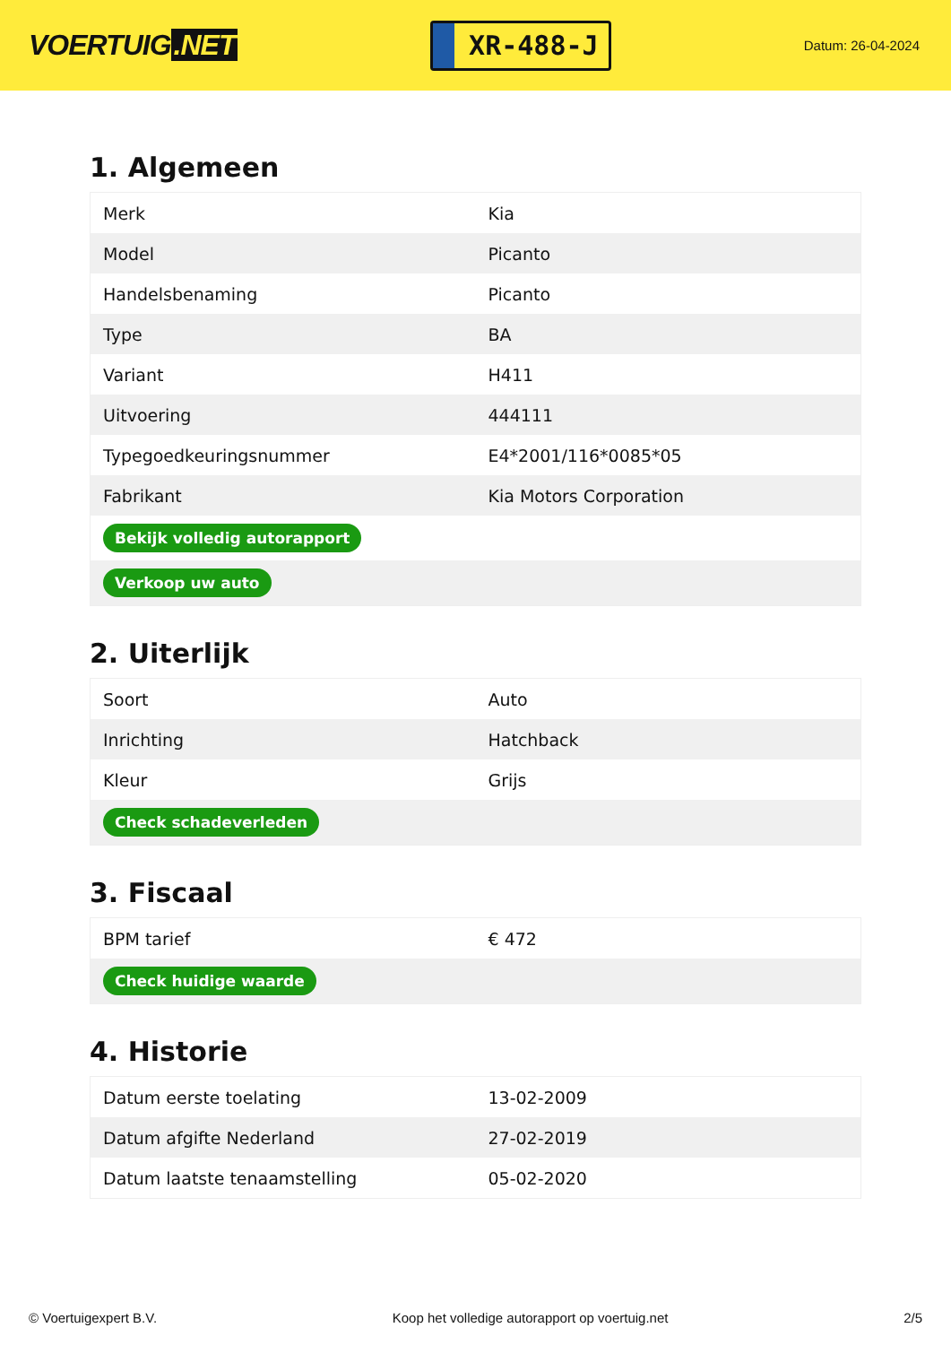VOERTUIG.NET
XR-488-J
Datum: 26-04-2024
1. Algemeen
| Merk | Kia |
| Model | Picanto |
| Handelsbenaming | Picanto |
| Type | BA |
| Variant | H411 |
| Uitvoering | 444111 |
| Typegoedkeuringsnummer | E4*2001/116*0085*05 |
| Fabrikant | Kia Motors Corporation |
| Bekijk volledig autorapport | |
| Verkoop uw auto | |
2. Uiterlijk
| Soort | Auto |
| Inrichting | Hatchback |
| Kleur | Grijs |
| Check schadeverleden | |
3. Fiscaal
| BPM tarief | € 472 |
| Check huidige waarde | |
4. Historie
| Datum eerste toelating | 13-02-2009 |
| Datum afgifte Nederland | 27-02-2019 |
| Datum laatste tenaamstelling | 05-02-2020 |
© Voertuigexpert B.V. Koop het volledige autorapport op voertuig.net 2/5